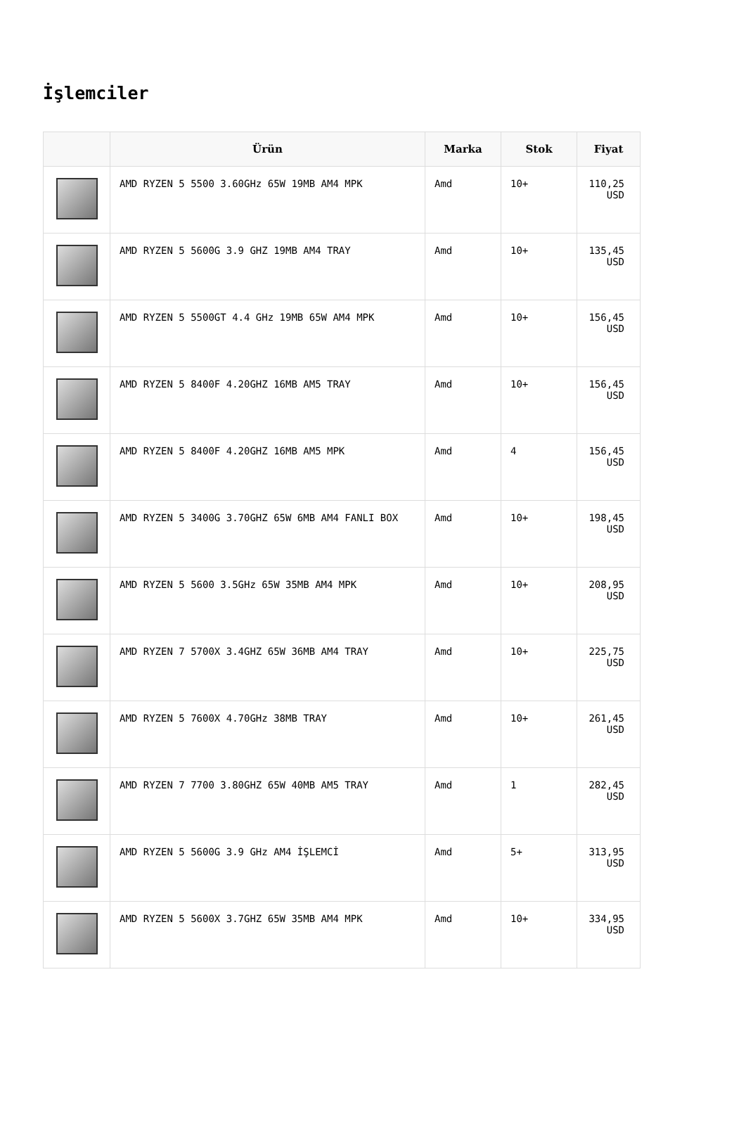İşlemciler
| | Ürün | Marka | Stok | Fiyat |
| --- | --- | --- | --- | --- |
| | AMD RYZEN 5 5500 3.60GHz 65W 19MB AM4 MPK | Amd | 10+ | 110,25 USD |
| | AMD RYZEN 5 5600G 3.9 GHZ 19MB AM4 TRAY | Amd | 10+ | 135,45 USD |
| | AMD RYZEN 5 5500GT 4.4 GHz 19MB 65W AM4 MPK | Amd | 10+ | 156,45 USD |
| | AMD RYZEN 5 8400F 4.20GHZ 16MB AM5 TRAY | Amd | 10+ | 156,45 USD |
| | AMD RYZEN 5 8400F 4.20GHZ 16MB AM5 MPK | Amd | 4 | 156,45 USD |
| | AMD RYZEN 5 3400G 3.70GHZ 65W 6MB AM4 FANLI BOX | Amd | 10+ | 198,45 USD |
| | AMD RYZEN 5 5600 3.5GHz 65W 35MB AM4 MPK | Amd | 10+ | 208,95 USD |
| | AMD RYZEN 7 5700X 3.4GHZ 65W 36MB AM4 TRAY | Amd | 10+ | 225,75 USD |
| | AMD RYZEN 5 7600X 4.70GHz 38MB TRAY | Amd | 10+ | 261,45 USD |
| | AMD RYZEN 7 7700 3.80GHZ 65W 40MB AM5 TRAY | Amd | 1 | 282,45 USD |
| | AMD RYZEN 5 5600G 3.9 GHz AM4 İŞLEMCİ | Amd | 5+ | 313,95 USD |
| | AMD RYZEN 5 5600X 3.7GHZ 65W 35MB AM4 MPK | Amd | 10+ | 334,95 USD |